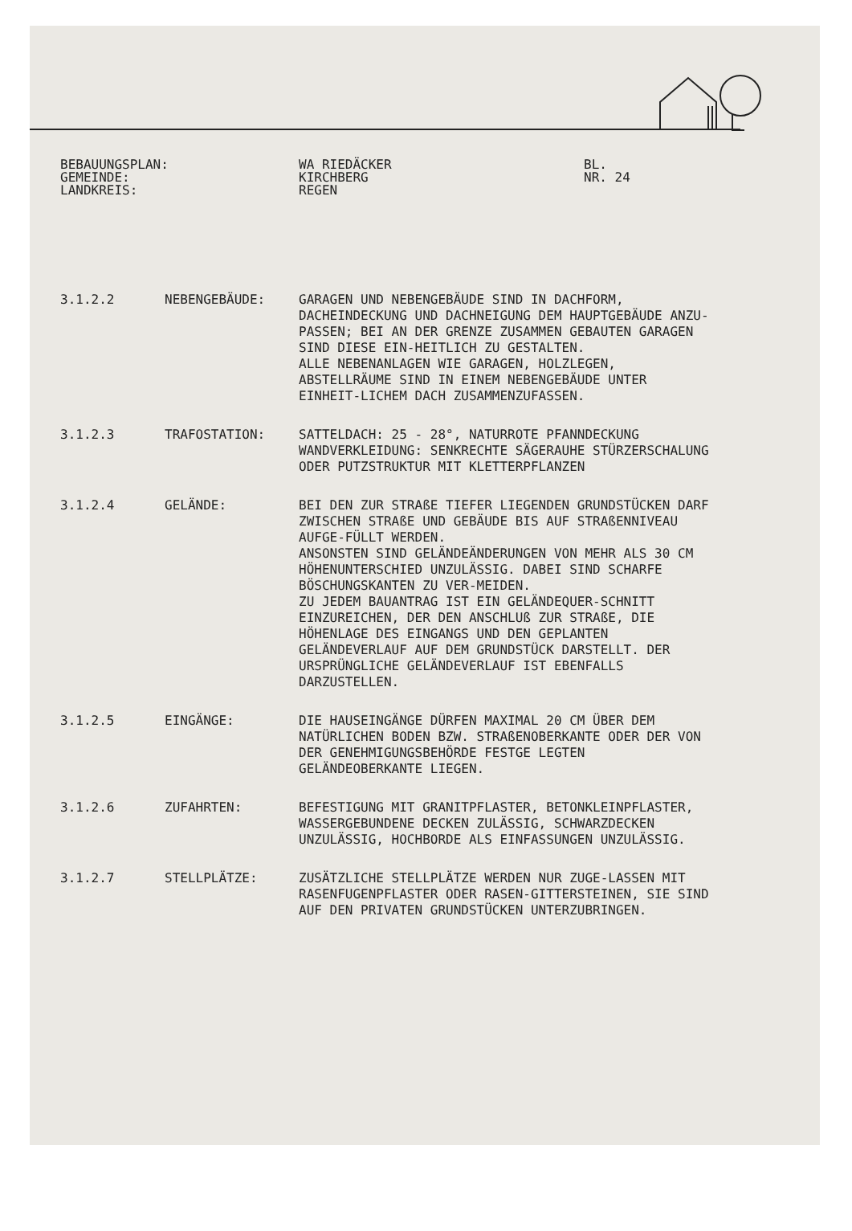BEBAUUNGSPLAN:
GEMEINDE:
LANDKREIS:
WA RIEDÄCKER
KIRCHBERG
REGEN
BL.
NR. 24
3.1.2.2
NEBENGEBÄUDE:
GARAGEN UND NEBENGEBÄUDE SIND IN DACHFORM, DACHEINDECKUNG UND DACHNEIGUNG DEM HAUPTGEBÄUDE ANZU-PASSEN; BEI AN DER GRENZE ZUSAMMEN GEBAUTEN GARAGEN SIND DIESE EIN-HEITLICH ZU GESTALTEN.
ALLE NEBENANLAGEN WIE GARAGEN, HOLZLEGEN, ABSTELLRÄUME SIND IN EINEM NEBENGEBÄUDE UNTER EINHEIT-LICHEM DACH ZUSAMMENZUFASSEN.
3.1.2.3
TRAFOSTATION:
SATTELDACH: 25 - 28°, NATURROTE PFANNDECKUNG
WANDVERKLEIDUNG: SENKRECHTE SÄGERAUHE STÜRZERSCHALUNG ODER PUTZSTRUKTUR MIT KLETTERPFLANZEN
3.1.2.4
GELÄNDE:
BEI DEN ZUR STRAßE TIEFER LIEGENDEN GRUNDSTÜCKEN DARF ZWISCHEN STRAßE UND GEBÄUDE BIS AUF STRAßENNIVEAU AUFGE-FÜLLT WERDEN.
ANSONSTEN SIND GELÄNDEÄNDERUNGEN VON MEHR ALS 30 CM HÖHENUNTERSCHIED UNZULÄSSIG. DABEI SIND SCHARFE BÖSCHUNGSKANTEN ZU VER-MEIDEN.
ZU JEDEM BAUANTRAG IST EIN GELÄNDEQUER-SCHNITT EINZUREICHEN, DER DEN ANSCHLUß ZUR STRAßE, DIE HÖHENLAGE DES EINGANGS UND DEN GEPLANTEN GELÄNDEVERLAUF AUF DEM GRUNDSTÜCK DARSTELLT. DER URSPRÜNGLICHE GELÄNDEVERLAUF IST EBENFALLS DARZUSTELLEN.
3.1.2.5
EINGÄNGE:
DIE HAUSEINGÄNGE DÜRFEN MAXIMAL 20 CM ÜBER DEM NATÜRLICHEN BODEN BZW. STRAßENOBERKANTE ODER DER VON DER GENEHMIGUNGSBEHÖRDE FESTGE LEGTEN GELÄNDEOBERKANTE LIEGEN.
3.1.2.6
ZUFAHRTEN:
BEFESTIGUNG MIT GRANITPFLASTER, BETONKLEINPFLASTER, WASSERGEBUNDENE DECKEN ZULÄSSIG, SCHWARZDECKEN UNZULÄSSIG, HOCHBORDE ALS EINFASSUNGEN UNZULÄSSIG.
3.1.2.7
STELLPLÄTZE:
ZUSÄTZLICHE STELLPLÄTZE WERDEN NUR ZUGE-LASSEN MIT RASENFUGENPFLASTER ODER RASEN-GITTERSTEINEN, SIE SIND AUF DEN PRIVATEN GRUNDSTÜCKEN UNTERZUBRINGEN.